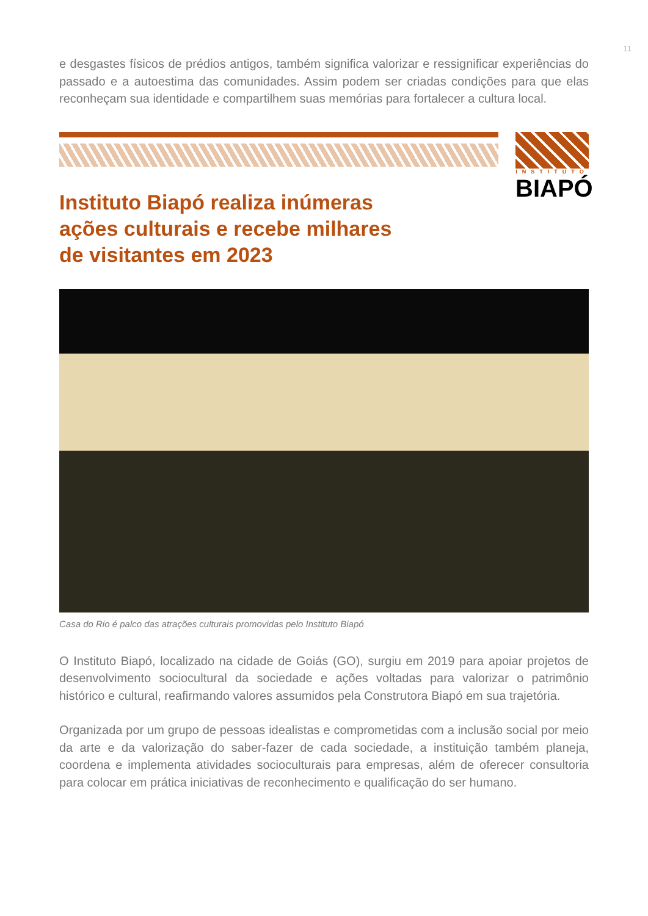11
e desgastes físicos de prédios antigos, também significa valorizar e ressignificar experiências do passado e a autoestima das comunidades. Assim podem ser criadas condições para que elas reconheçam sua identidade e compartilhem suas memórias para fortalecer a cultura local.
INSTITUTO
BIAPÓ
Instituto Biapó realiza inúmeras
ações culturais e recebe milhares
de visitantes em 2023
Casa do Rio é palco das atrações culturais promovidas pelo Instituto Biapó
O Instituto Biapó, localizado na cidade de Goiás (GO), surgiu em 2019 para apoiar projetos de desenvolvimento sociocultural da sociedade e ações voltadas para valorizar o patrimônio histórico e cultural, reafirmando valores assumidos pela Construtora Biapó em sua trajetória.
Organizada por um grupo de pessoas idealistas e comprometidas com a inclusão social por meio da arte e da valorização do saber-fazer de cada sociedade, a instituição também planeja, coordena e implementa atividades socioculturais para empresas, além de oferecer consultoria para colocar em prática iniciativas de reconhecimento e qualificação do ser humano.